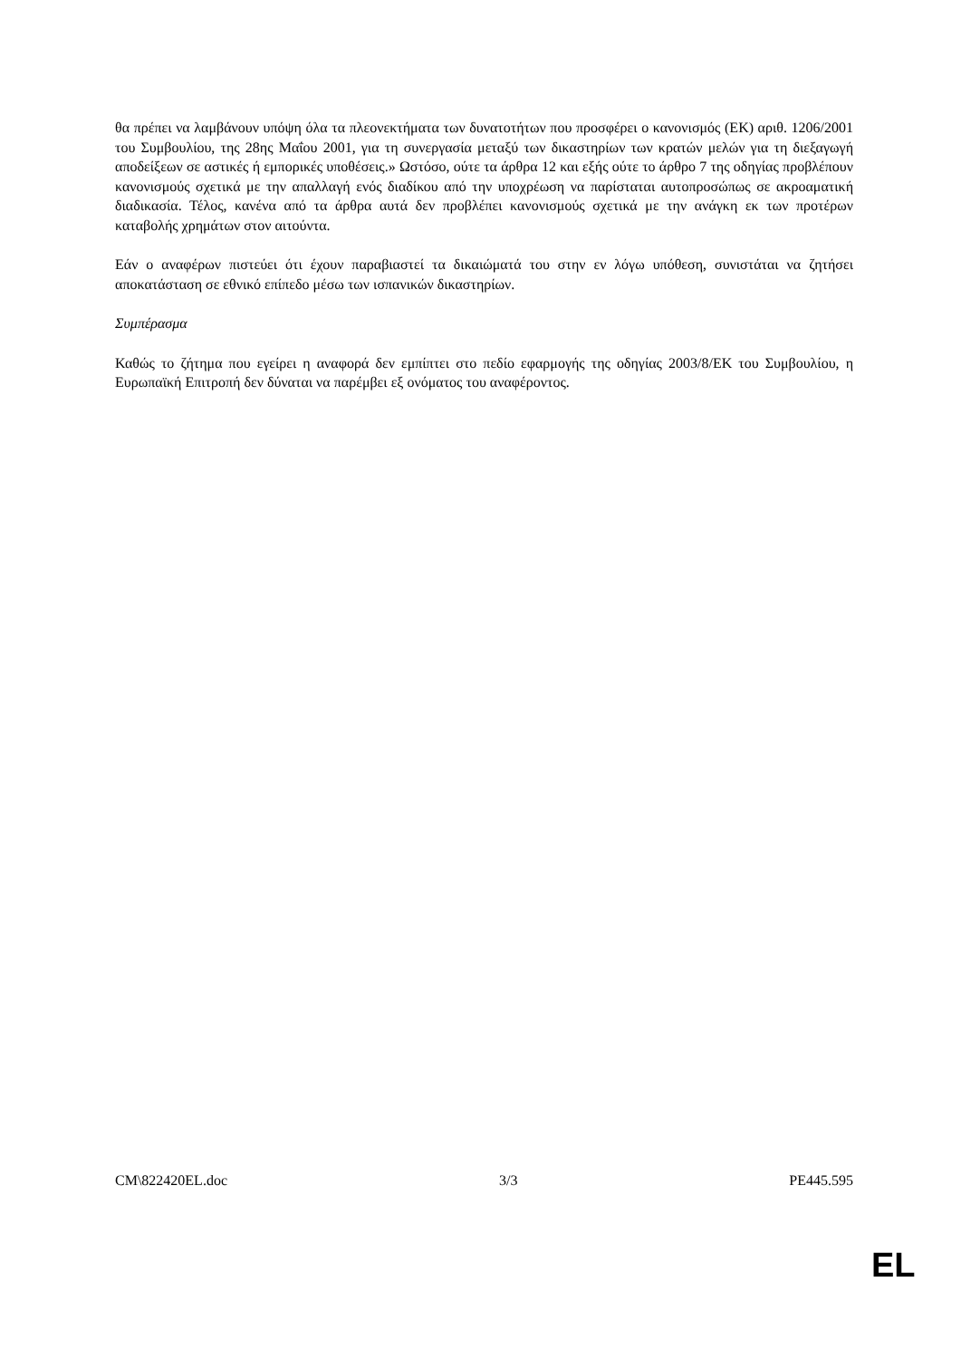θα πρέπει να λαμβάνουν υπόψη όλα τα πλεονεκτήματα των δυνατοτήτων που προσφέρει ο κανονισμός (ΕΚ) αριθ. 1206/2001 του Συμβουλίου, της 28ης Μαΐου 2001, για τη συνεργασία μεταξύ των δικαστηρίων των κρατών μελών για τη διεξαγωγή αποδείξεων σε αστικές ή εμπορικές υποθέσεις.» Ωστόσο, ούτε τα άρθρα 12 και εξής ούτε το άρθρο 7 της οδηγίας προβλέπουν κανονισμούς σχετικά με την απαλλαγή ενός διαδίκου από την υποχρέωση να παρίσταται αυτοπροσώπως σε ακροαματική διαδικασία. Τέλος, κανένα από τα άρθρα αυτά δεν προβλέπει κανονισμούς σχετικά με την ανάγκη εκ των προτέρων καταβολής χρημάτων στον αιτούντα.
Εάν ο αναφέρων πιστεύει ότι έχουν παραβιαστεί τα δικαιώματά του στην εν λόγω υπόθεση, συνιστάται να ζητήσει αποκατάσταση σε εθνικό επίπεδο μέσω των ισπανικών δικαστηρίων.
Συμπέρασμα
Καθώς το ζήτημα που εγείρει η αναφορά δεν εμπίπτει στο πεδίο εφαρμογής της οδηγίας 2003/8/ΕΚ του Συμβουλίου, η Ευρωπαϊκή Επιτροπή δεν δύναται να παρέμβει εξ ονόματος του αναφέροντος.
CM\822420EL.doc 3/3 PE445.595
EL